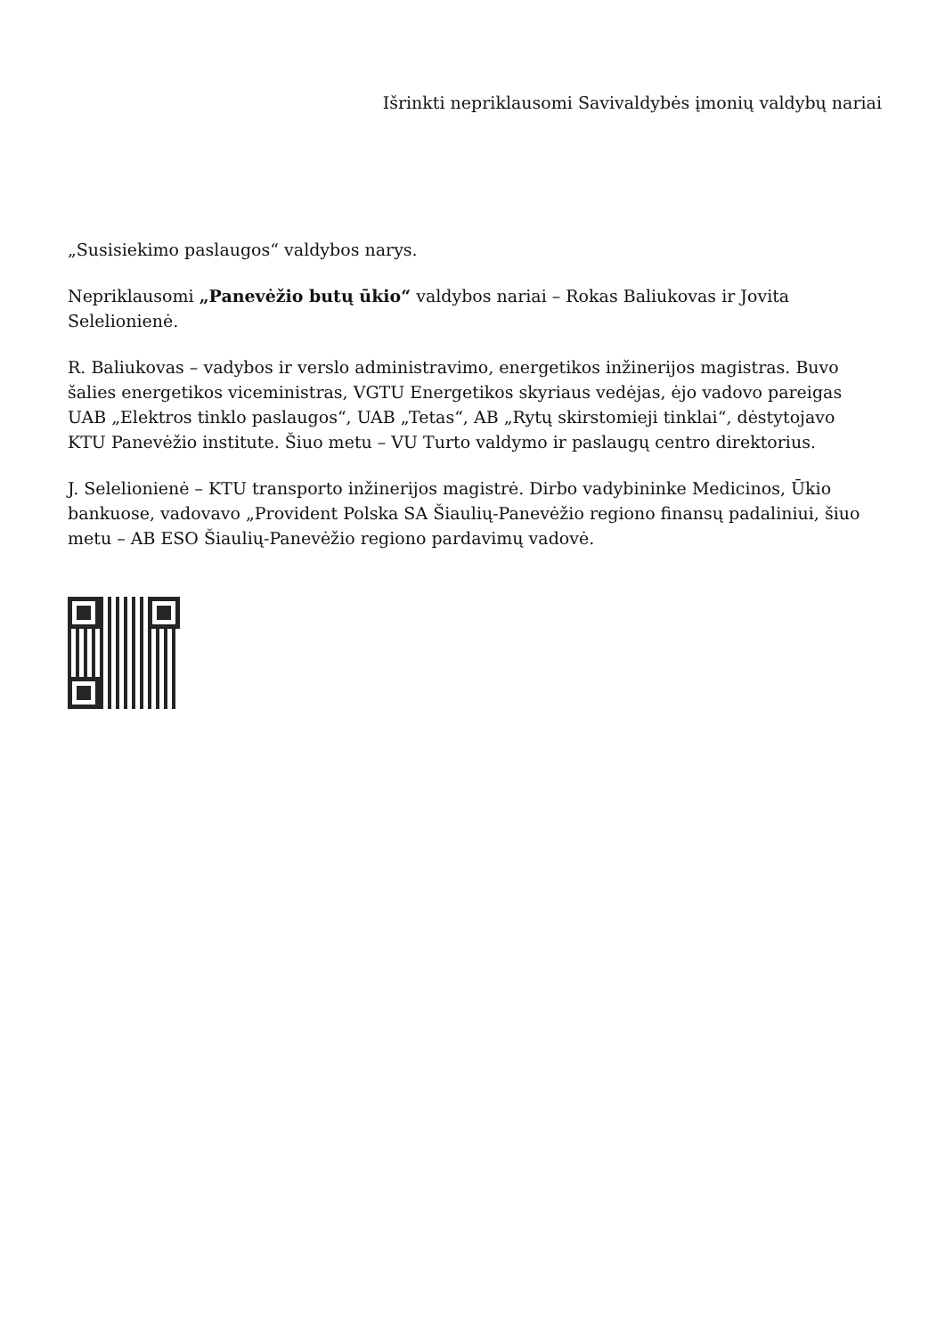Išrinkti nepriklausomi Savivaldybės įmonių valdybų nariai
„Susisiekimo paslaugos“ valdybos narys.
Nepriklausomi „Panevėžio butų ūkio“ valdybos nariai – Rokas Baliukovas ir Jovita Selelionienė.
R. Baliukovas – vadybos ir verslo administravimo, energetikos inžinerijos magistras. Buvo šalies energetikos viceministras, VGTU Energetikos skyriaus vedėjas, ėjo vadovo pareigas UAB „Elektros tinklo paslaugos“, UAB „Tetas“, AB „Rytų skirstomieji tinklai“, dėstytojavo KTU Panevėžio institute. Šiuo metu – VU Turto valdymo ir paslaugų centro direktorius.
J. Selelionienė – KTU transporto inžinerijos magistrė. Dirbo vadybininke Medicinos, Ūkio bankuose, vadovavo „Provident Polska SA Šiaulių-Panevėžio regiono finansų padaliniui, šiuo metu – AB ESO Šiaulių-Panevėžio regiono pardavimų vadovė.